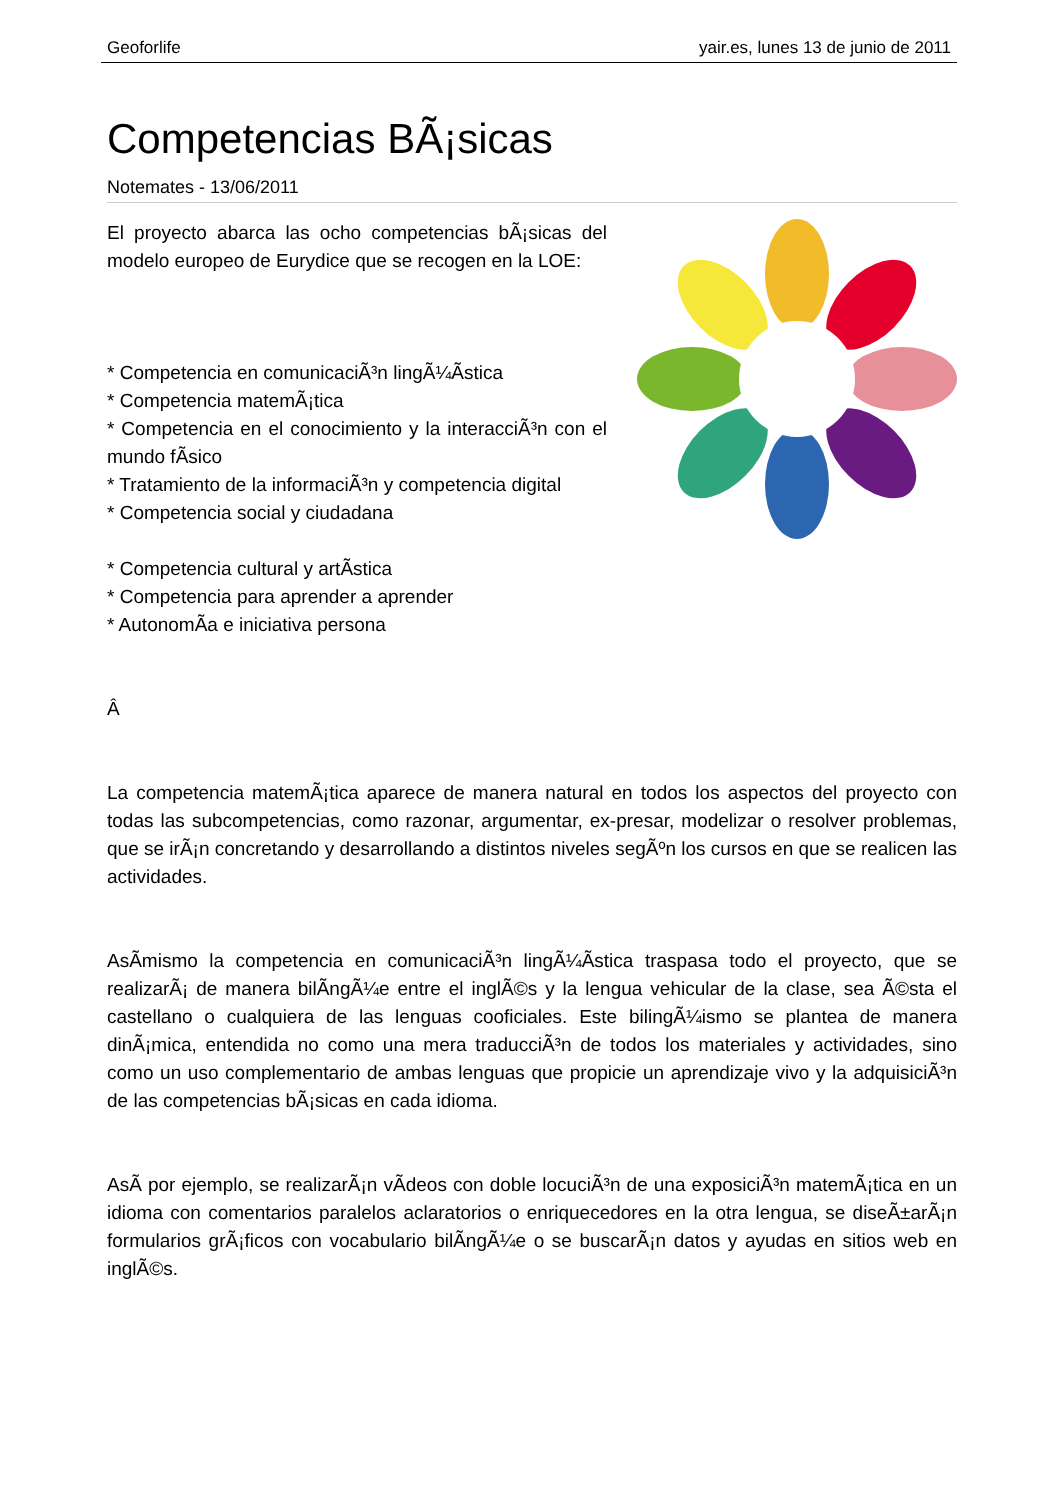Geoforlife yair.es, lunes 13 de junio de 2011
Competencias BÃ¡sicas
Notemates - 13/06/2011
El proyecto abarca las ocho competencias bÃ¡sicas del modelo europeo de Eurydice que se recogen en la LOE:
* Competencia en comunicaciÃ³n lingÃ¼Ã­stica
* Competencia matemÃ¡tica
* Competencia en el conocimiento y la interacciÃ³n con el mundo fÃ­sico
* Tratamiento de la informaciÃ³n y competencia digital
* Competencia social y ciudadana
* Competencia cultural y artÃ­stica
* Competencia para aprender a aprender
* AutonomÃ­a e iniciativa persona
Â
La competencia matemÃ¡tica aparece de manera natural en todos los aspectos del proyecto con todas las subcompetencias, como razonar, argumentar, ex-presar, modelizar o resolver problemas, que se irÃ¡n concretando y desarrollando a distintos niveles segÃºn los cursos en que se realicen las actividades.
AsÃ­mismo la competencia en comunicaciÃ³n lingÃ¼Ã­stica traspasa todo el proyecto, que se realizarÃ¡ de manera bilÃ­ngÃ¼e entre el inglÃ©s y la lengua vehicular de la clase, sea Ã©sta el castellano o cualquiera de las lenguas cooficiales. Este bilingÃ¼ismo se plantea de manera dinÃ¡mica, entendida no como una mera traducciÃ³n de todos los materiales y actividades, sino como un uso complementario de ambas lenguas que propicie un aprendizaje vivo y la adquisiciÃ³n de las competencias bÃ¡sicas en cada idioma.
AsÃ­ por ejemplo, se realizarÃ¡n vÃ­deos con doble locuciÃ³n de una exposiciÃ³n matemÃ¡tica en un idioma con comentarios paralelos aclaratorios o enriquecedores en la otra lengua, se diseÃ±arÃ¡n formularios grÃ¡ficos con vocabulario bilÃ­ngÃ¼e o se buscarÃ¡n datos y ayudas en sitios web en inglÃ©s.